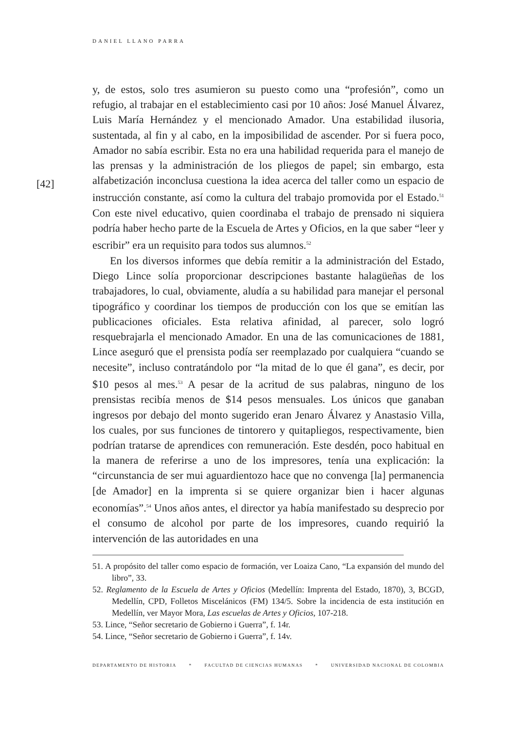DANIEL LLANO PARRA
[42]
y, de estos, solo tres asumieron su puesto como una “profesión”, como un refugio, al trabajar en el establecimiento casi por 10 años: José Manuel Álvarez, Luis María Hernández y el mencionado Amador. Una estabilidad ilusoria, sustentada, al fin y al cabo, en la imposibilidad de ascender. Por si fuera poco, Amador no sabía escribir. Esta no era una habilidad requerida para el manejo de las prensas y la administración de los pliegos de papel; sin embargo, esta alfabetización inconclusa cuestiona la idea acerca del taller como un espacio de instrucción constante, así como la cultura del trabajo promovida por el Estado.<sup>51</sup> Con este nivel educativo, quien coordinaba el trabajo de prensado ni siquiera podría haber hecho parte de la Escuela de Artes y Oficios, en la que saber “leer y escribir” era un requisito para todos sus alumnos.<sup>52</sup>
En los diversos informes que debía remitir a la administración del Estado, Diego Lince solía proporcionar descripciones bastante halagüeñas de los trabajadores, lo cual, obviamente, aludía a su habilidad para manejar el personal tipográfico y coordinar los tiempos de producción con los que se emitían las publicaciones oficiales. Esta relativa afinidad, al parecer, solo logró resquebrajarla el mencionado Amador. En una de las comunicaciones de 1881, Lince aseguró que el prensista podía ser reemplazado por cualquiera “cuando se necesite”, incluso contratándolo por “la mitad de lo que él gana”, es decir, por $10 pesos al mes.<sup>53</sup> A pesar de la acritud de sus palabras, ninguno de los prensistas recibía menos de $14 pesos mensuales. Los únicos que ganaban ingresos por debajo del monto sugerido eran Jenaro Álvarez y Anastasio Villa, los cuales, por sus funciones de tintorero y quitapliegos, respectivamente, bien podrían tratarse de aprendices con remuneración. Este desdén, poco habitual en la manera de referirse a uno de los impresores, tenía una explicación: la “circunstancia de ser mui aguardientozo hace que no convenga [la] permanencia [de Amador] en la imprenta si se quiere organizar bien i hacer algunas economías”.<sup>54</sup> Unos años antes, el director ya había manifestado su desprecio por el consumo de alcohol por parte de los impresores, cuando requirió la intervención de las autoridades en una
51. A propósito del taller como espacio de formación, ver Loaiza Cano, “La expansión del mundo del libro”, 33.
52. Reglamento de la Escuela de Artes y Oficios (Medellín: Imprenta del Estado, 1870), 3, BCGD, Medellín, CPD, Folletos Misceláni­cos (FM) 134/5. Sobre la incidencia de esta institución en Medellín, ver Mayor Mora, Las escuelas de Artes y Oficios, 107-218.
53. Lince, “Señor secretario de Gobierno i Guerra”, f. 14r.
54. Lince, “Señor secretario de Gobierno i Guerra”, f. 14v.
DEPARTAMENTO DE HISTORIA * FACULTAD DE CIENCIAS HUMANAS * UNIVERSIDAD NACIONAL DE COLOMBIA